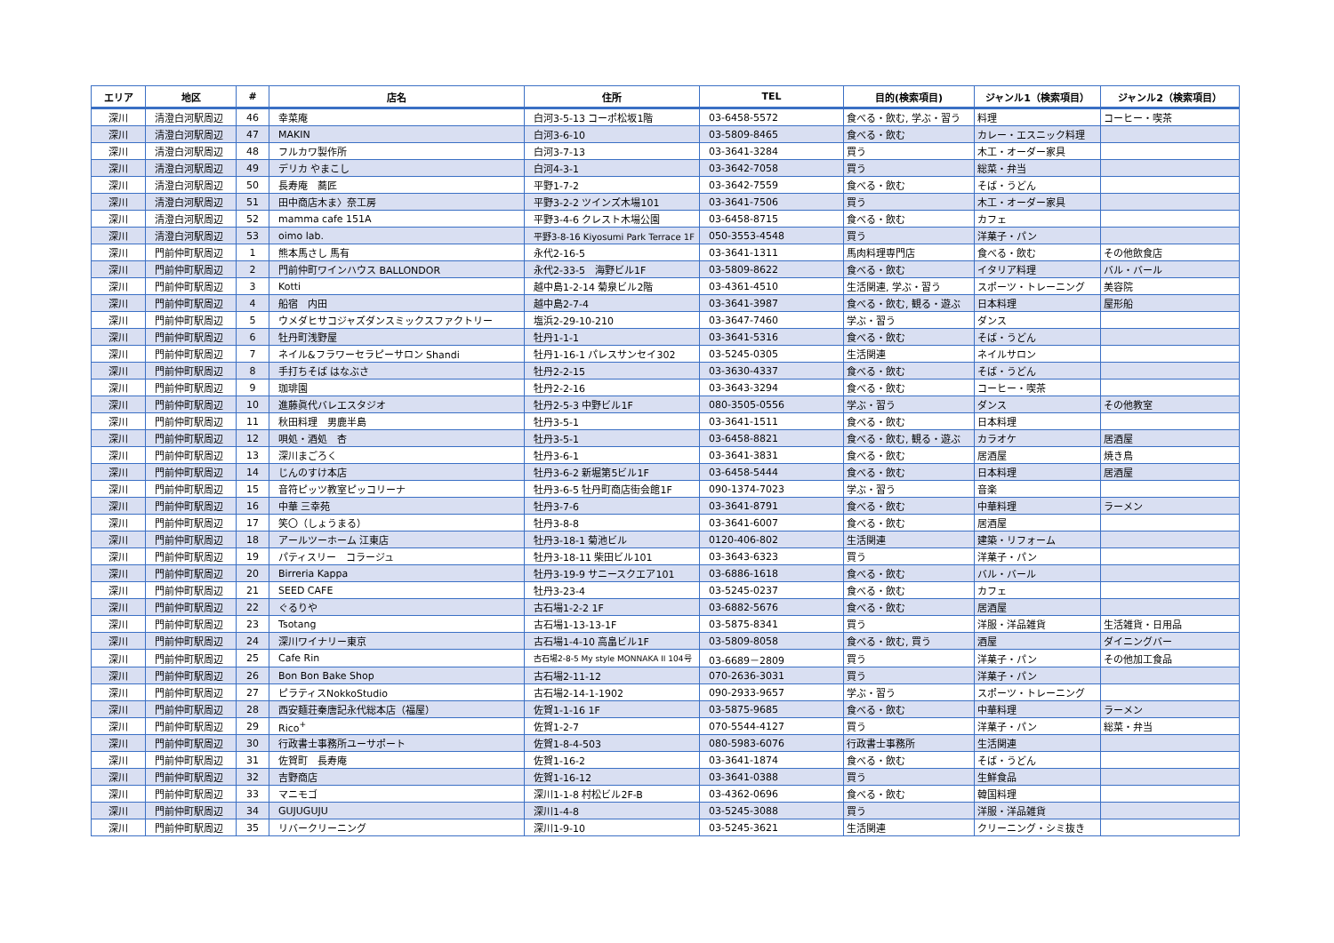| エリア | 地区 | # | 店名 | 住所 | TEL | 目的(検索項目) | ジャンル1（検索項目） | ジャンル2（検索項目） |
| --- | --- | --- | --- | --- | --- | --- | --- | --- |
| 深川 | 清澄白河駅周辺 | 46 | 幸菜庵 | 白河3-5-13 コーポ松坂1階 | 03-6458-5572 | 食べる・飲む, 学ぶ・習う | 料理 | コーヒー・喫茶 |
| 深川 | 清澄白河駅周辺 | 47 | MAKIN | 白河3-6-10 | 03-5809-8465 | 食べる・飲む | カレー・エスニック料理 | |
| 深川 | 清澄白河駅周辺 | 48 | フルカワ製作所 | 白河3-7-13 | 03-3641-3284 | 買う | 木工・オーダー家具 | |
| 深川 | 清澄白河駅周辺 | 49 | デリカ やまこし | 白河4-3-1 | 03-3642-7058 | 買う | 総菜・弁当 | |
| 深川 | 清澄白河駅周辺 | 50 | 長寿庵 蕎匠 | 平野1-7-2 | 03-3642-7559 | 食べる・飲む | そば・うどん | |
| 深川 | 清澄白河駅周辺 | 51 | 田中商店木ま〉奈工房 | 平野3-2-2 ツインズ木場101 | 03-3641-7506 | 買う | 木工・オーダー家具 | |
| 深川 | 清澄白河駅周辺 | 52 | mamma cafe 151A | 平野3-4-6 クレスト木場公園 | 03-6458-8715 | 食べる・飲む | カフェ | |
| 深川 | 清澄白河駅周辺 | 53 | oimo lab. | 平野3-8-16 Kiyosumi Park Terrace 1F | 050-3553-4548 | 買う | 洋菓子・パン | |
| 深川 | 門前仲町駅周辺 | 1 | 熊本馬さし 馬有 | 永代2-16-5 | 03-3641-1311 | 馬肉料理専門店 | 食べる・飲む | その他飲食店 |
| 深川 | 門前仲町駅周辺 | 2 | 門前仲町ワインハウス BALLONDOR | 永代2-33-5 海野ビル1F | 03-5809-8622 | 食べる・飲む | イタリア料理 | バル・バール |
| 深川 | 門前仲町駅周辺 | 3 | Kotti | 越中島1-2-14 菊泉ビル2階 | 03-4361-4510 | 生活関連, 学ぶ・習う | スポーツ・トレーニング | 美容院 |
| 深川 | 門前仲町駅周辺 | 4 | 船宿 内田 | 越中島2-7-4 | 03-3641-3987 | 食べる・飲む, 観る・遊ぶ | 日本料理 | 屋形船 |
| 深川 | 門前仲町駅周辺 | 5 | ウメダヒサコジャズダンスミックスファクトリー | 塩浜2-29-10-210 | 03-3647-7460 | 学ぶ・習う | ダンス | |
| 深川 | 門前仲町駅周辺 | 6 | 牡丹町浅野屋 | 牡丹1-1-1 | 03-3641-5316 | 食べる・飲む | そば・うどん | |
| 深川 | 門前仲町駅周辺 | 7 | ネイル&フラワーセラピーサロン Shandi | 牡丹1-16-1 パレスサンセイ302 | 03-5245-0305 | 生活関連 | ネイルサロン | |
| 深川 | 門前仲町駅周辺 | 8 | 手打ちそば はなぶさ | 牡丹2-2-15 | 03-3630-4337 | 食べる・飲む | そば・うどん | |
| 深川 | 門前仲町駅周辺 | 9 | 珈琲園 | 牡丹2-2-16 | 03-3643-3294 | 食べる・飲む | コーヒー・喫茶 | |
| 深川 | 門前仲町駅周辺 | 10 | 進藤眞代バレエスタジオ | 牡丹2-5-3 中野ビル1F | 080-3505-0556 | 学ぶ・習う | ダンス | その他教室 |
| 深川 | 門前仲町駅周辺 | 11 | 秋田料理 男鹿半島 | 牡丹3-5-1 | 03-3641-1511 | 食べる・飲む | 日本料理 | |
| 深川 | 門前仲町駅周辺 | 12 | 唄処・酒処 杏 | 牡丹3-5-1 | 03-6458-8821 | 食べる・飲む, 観る・遊ぶ | カラオケ | 居酒屋 |
| 深川 | 門前仲町駅周辺 | 13 | 深川まごろく | 牡丹3-6-1 | 03-3641-3831 | 食べる・飲む | 居酒屋 | 焼き鳥 |
| 深川 | 門前仲町駅周辺 | 14 | じんのすけ本店 | 牡丹3-6-2 新堀第5ビル1F | 03-6458-5444 | 食べる・飲む | 日本料理 | 居酒屋 |
| 深川 | 門前仲町駅周辺 | 15 | 音符ピッツ教室ピッコリーナ | 牡丹3-6-5 牡丹町商店街会館1F | 090-1374-7023 | 学ぶ・習う | 音楽 | |
| 深川 | 門前仲町駅周辺 | 16 | 中華 三幸苑 | 牡丹3-7-6 | 03-3641-8791 | 食べる・飲む | 中華料理 | ラーメン |
| 深川 | 門前仲町駅周辺 | 17 | 笑〇（しょうまる） | 牡丹3-8-8 | 03-3641-6007 | 食べる・飲む | 居酒屋 | |
| 深川 | 門前仲町駅周辺 | 18 | アールツーホーム 江東店 | 牡丹3-18-1 菊池ビル | 0120-406-802 | 生活関連 | 建築・リフォーム | |
| 深川 | 門前仲町駅周辺 | 19 | パティスリー コラージュ | 牡丹3-18-11 柴田ビル101 | 03-3643-6323 | 買う | 洋菓子・パン | |
| 深川 | 門前仲町駅周辺 | 20 | Birreria Kappa | 牡丹3-19-9 サニースクエア101 | 03-6886-1618 | 食べる・飲む | バル・バール | |
| 深川 | 門前仲町駅周辺 | 21 | SEED CAFE | 牡丹3-23-4 | 03-5245-0237 | 食べる・飲む | カフェ | |
| 深川 | 門前仲町駅周辺 | 22 | ぐるりや | 古石場1-2-2 1F | 03-6882-5676 | 食べる・飲む | 居酒屋 | |
| 深川 | 門前仲町駅周辺 | 23 | Tsotang | 古石場1-13-13-1F | 03-5875-8341 | 買う | 洋服・洋品雑貨 | 生活雑貨・日用品 |
| 深川 | 門前仲町駅周辺 | 24 | 深川ワイナリー東京 | 古石場1-4-10 高畠ビル1F | 03-5809-8058 | 食べる・飲む, 買う | 酒屋 | ダイニングバー |
| 深川 | 門前仲町駅周辺 | 25 | Cafe Rin | 古石場2-8-5 My style MONNAKA II 104号 | 03-6689－2809 | 買う | 洋菓子・パン | その他加工食品 |
| 深川 | 門前仲町駅周辺 | 26 | Bon Bon Bake Shop | 古石場2-11-12 | 070-2636-3031 | 買う | 洋菓子・パン | |
| 深川 | 門前仲町駅周辺 | 27 | ピラティスNokkoStudio | 古石場2-14-1-1902 | 090-2933-9657 | 学ぶ・習う | スポーツ・トレーニング | |
| 深川 | 門前仲町駅周辺 | 28 | 西安麺荘秦唐記永代総本店（福屋） | 佐賀1-1-16 1F | 03-5875-9685 | 食べる・飲む | 中華料理 | ラーメン |
| 深川 | 門前仲町駅周辺 | 29 | Rico<sup>+</sup> | 佐賀1-2-7 | 070-5544-4127 | 買う | 洋菓子・パン | 総菜・弁当 |
| 深川 | 門前仲町駅周辺 | 30 | 行政書士事務所ユーサポート | 佐賀1-8-4-503 | 080-5983-6076 | 行政書士事務所 | 生活関連 | |
| 深川 | 門前仲町駅周辺 | 31 | 佐賀町 長寿庵 | 佐賀1-16-2 | 03-3641-1874 | 食べる・飲む | そば・うどん | |
| 深川 | 門前仲町駅周辺 | 32 | 吉野商店 | 佐賀1-16-12 | 03-3641-0388 | 買う | 生鮮食品 | |
| 深川 | 門前仲町駅周辺 | 33 | マニモゴ | 深川1-1-8 村松ビル2F-B | 03-4362-0696 | 食べる・飲む | 韓国料理 | |
| 深川 | 門前仲町駅周辺 | 34 | GUJUGUJU | 深川1-4-8 | 03-5245-3088 | 買う | 洋服・洋品雑貨 | |
| 深川 | 門前仲町駅周辺 | 35 | リバークリーニング | 深川1-9-10 | 03-5245-3621 | 生活関連 | クリーニング・シミ抜き | |